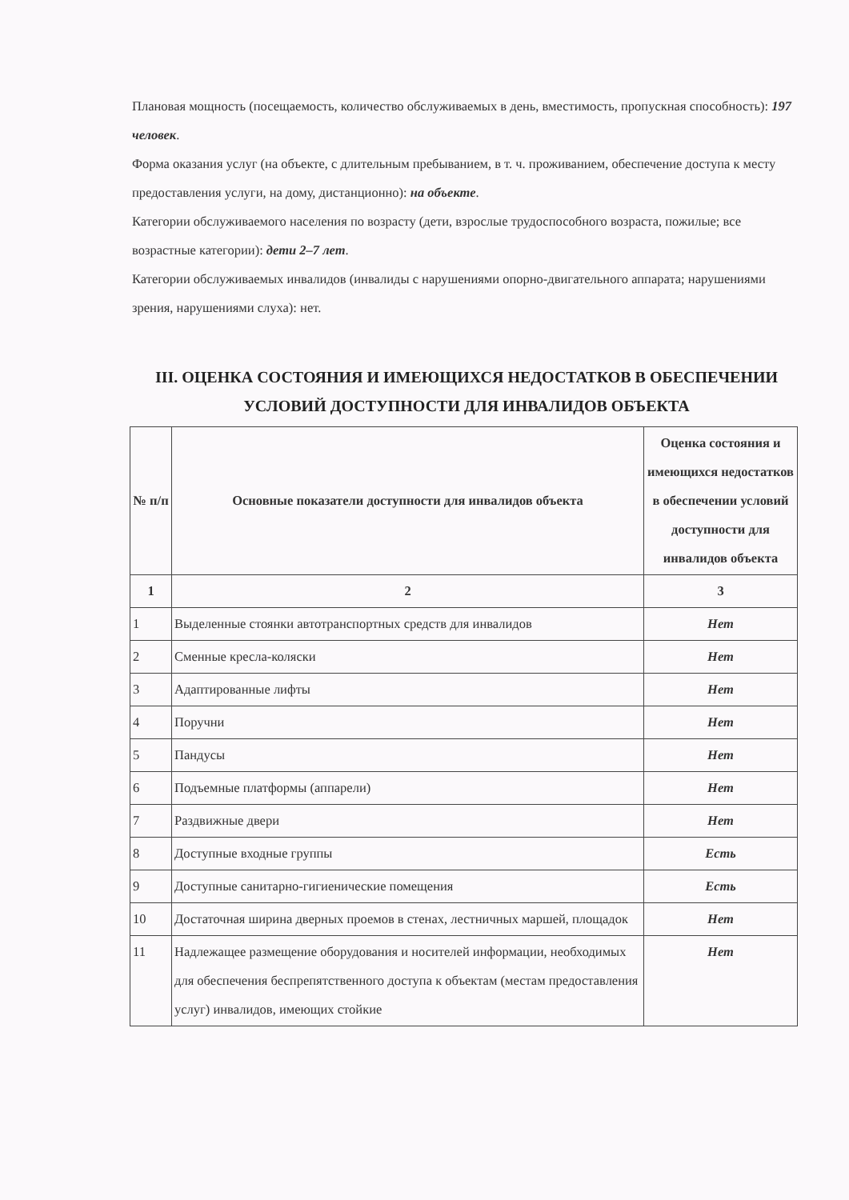Плановая мощность (посещаемость, количество обслуживаемых в день, вместимость, пропускная способность): 197 человек.
Форма оказания услуг (на объекте, с длительным пребыванием, в т. ч. проживанием, обеспечение доступа к месту предоставления услуги, на дому, дистанционно): на объекте.
Категории обслуживаемого населения по возрасту (дети, взрослые трудоспособного возраста, пожилые; все возрастные категории): дети 2–7 лет.
Категории обслуживаемых инвалидов (инвалиды с нарушениями опорно-двигательного аппарата; нарушениями зрения, нарушениями слуха): нет.
III. ОЦЕНКА СОСТОЯНИЯ И ИМЕЮЩИХСЯ НЕДОСТАТКОВ В ОБЕСПЕЧЕНИИ УСЛОВИЙ ДОСТУПНОСТИ ДЛЯ ИНВАЛИДОВ ОБЪЕКТА
| № п/п | Основные показатели доступности для инвалидов объекта | Оценка состояния и имеющихся недостатков в обеспечении условий доступности для инвалидов объекта |
| --- | --- | --- |
| 1 | 2 | 3 |
| 1 | Выделенные стоянки автотранспортных средств для инвалидов | Нет |
| 2 | Сменные кресла-коляски | Нет |
| 3 | Адаптированные лифты | Нет |
| 4 | Поручни | Нет |
| 5 | Пандусы | Нет |
| 6 | Подъемные платформы (аппарели) | Нет |
| 7 | Раздвижные двери | Нет |
| 8 | Доступные входные группы | Есть |
| 9 | Доступные санитарно-гигиенические помещения | Есть |
| 10 | Достаточная ширина дверных проемов в стенах, лестничных маршей, площадок | Нет |
| 11 | Надлежащее размещение оборудования и носителей информации, необходимых для обеспечения беспрепятственного доступа к объектам (местам предоставления услуг) инвалидов, имеющих стойкие | Нет |